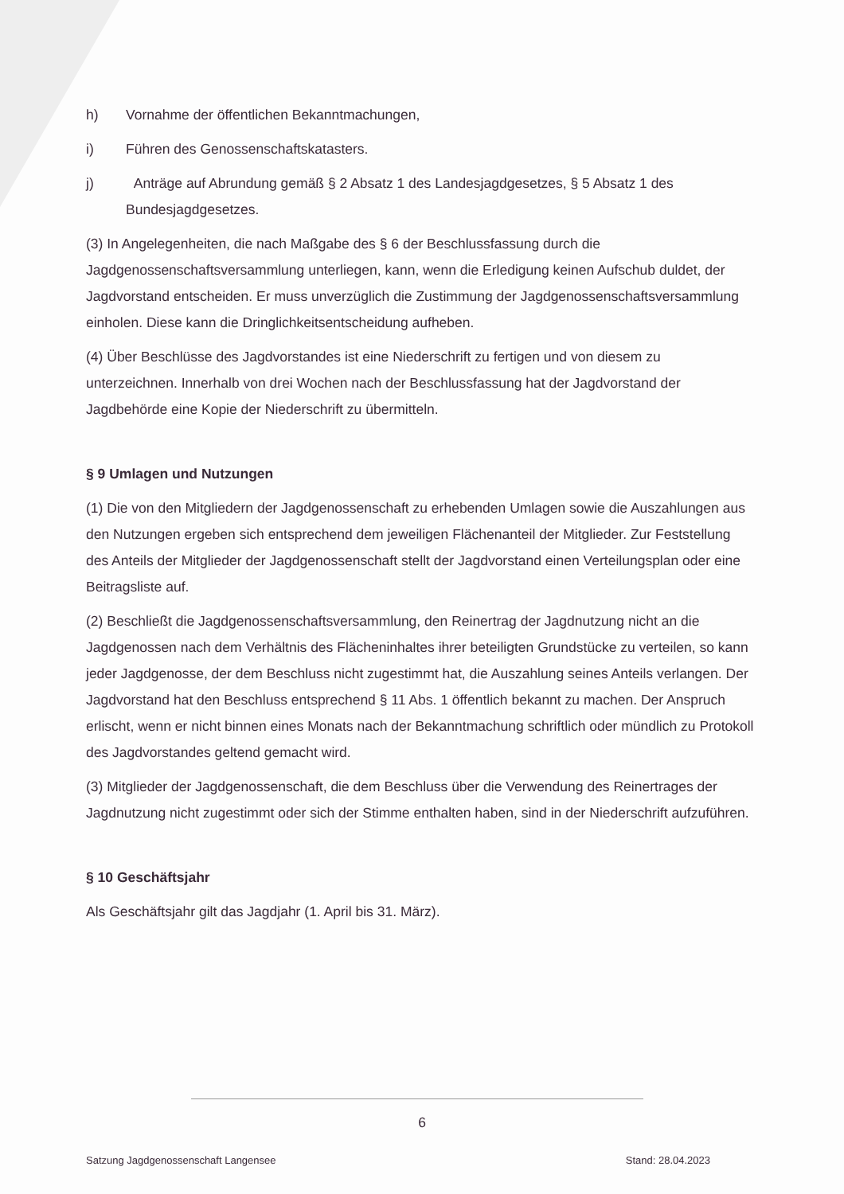h) Vornahme der öffentlichen Bekanntmachungen,
i) Führen des Genossenschaftskatasters.
j) Anträge auf Abrundung gemäß § 2 Absatz 1 des Landesjagdgesetzes, § 5 Absatz 1 des Bundesjagdgesetzes.
(3) In Angelegenheiten, die nach Maßgabe des § 6 der Beschlussfassung durch die Jagdgenossenschaftsversammlung unterliegen, kann, wenn die Erledigung keinen Aufschub duldet, der Jagdvorstand entscheiden. Er muss unverzüglich die Zustimmung der Jagdgenossenschaftsversammlung einholen. Diese kann die Dringlichkeitsentscheidung aufheben.
(4) Über Beschlüsse des Jagdvorstandes ist eine Niederschrift zu fertigen und von diesem zu unterzeichnen. Innerhalb von drei Wochen nach der Beschlussfassung hat der Jagdvorstand der Jagdbehörde eine Kopie der Niederschrift zu übermitteln.
§ 9 Umlagen und Nutzungen
(1) Die von den Mitgliedern der Jagdgenossenschaft zu erhebenden Umlagen sowie die Auszahlungen aus den Nutzungen ergeben sich entsprechend dem jeweiligen Flächenanteil der Mitglieder. Zur Feststellung des Anteils der Mitglieder der Jagdgenossenschaft stellt der Jagdvorstand einen Verteilungsplan oder eine Beitragsliste auf.
(2) Beschließt die Jagdgenossenschaftsversammlung, den Reinertrag der Jagdnutzung nicht an die Jagdgenossen nach dem Verhältnis des Flächeninhaltes ihrer beteiligten Grundstücke zu verteilen, so kann jeder Jagdgenosse, der dem Beschluss nicht zugestimmt hat, die Auszahlung seines Anteils verlangen. Der Jagdvorstand hat den Beschluss entsprechend § 11 Abs. 1 öffentlich bekannt zu machen. Der Anspruch erlischt, wenn er nicht binnen eines Monats nach der Bekanntmachung schriftlich oder mündlich zu Protokoll des Jagdvorstandes geltend gemacht wird.
(3) Mitglieder der Jagdgenossenschaft, die dem Beschluss über die Verwendung des Reinertrages der Jagdnutzung nicht zugestimmt oder sich der Stimme enthalten haben, sind in der Niederschrift aufzuführen.
§ 10 Geschäftsjahr
Als Geschäftsjahr gilt das Jagdjahr (1. April bis 31. März).
6
Satzung Jagdgenossenschaft Langensee Stand: 28.04.2023